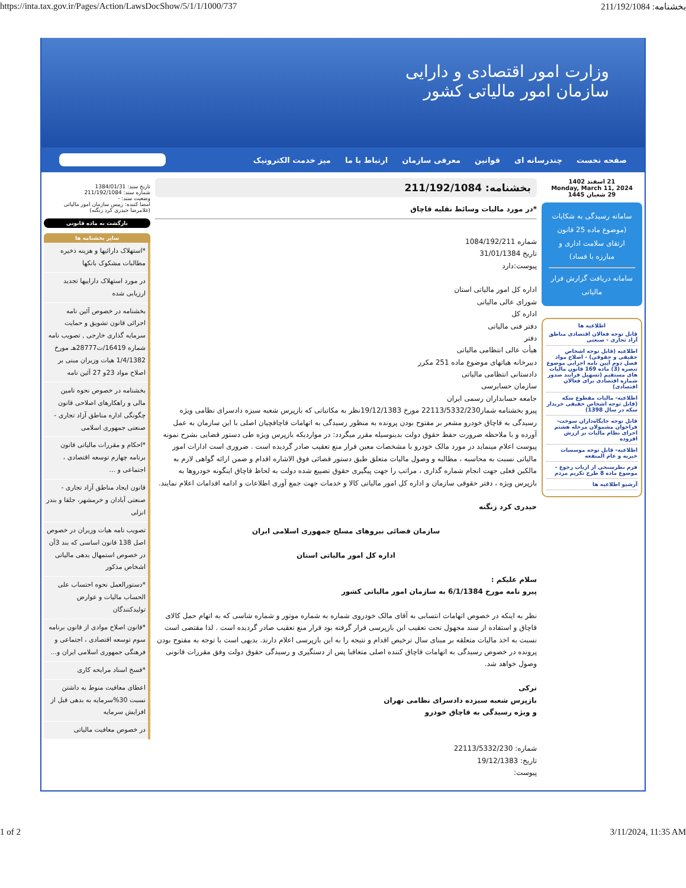https://inta.tax.gov.ir/Pages/Action/LawsDocShow/5/1/1/1000/737 بخشنامه: 211/192/1084
وزارت امور اقتصادی و دارایی
سازمان امور مالیاتی کشور
صفحه نخست چندرسانه ای قوانین معرفی سازمان ارتباط با ما میز خدمت الکترونیک
21 اسفند 1402
Monday, March 11, 2024
29 شعبان 1445
سامانه رسیدگی به شکایات (موضوع ماده 25 قانون ارتقای سلامت اداری و مبارزه با فساد)
سامانه دریافت گزارش فرار مالیاتی
اطلاعیه ها
قابل توجه فعالان اقتصادی مناطق آزاد تجاری - صنعتی
اطلاعیه (قابل توجه اشخاص حقیقی و حقوقی) - اصلاح مواد فصل دوم آیین نامه اجرایی موضوع تبصره (3) ماده 169 قانون مالیات های مستقیم (تسهیل فرایند صدور شماره اقتصادی برای فعالان اقتصادی)
اطلاعیه- مالیات مقطوع سکه (قابل توجه اشخاص حقیقی خریدار سکه در سال 1398)
قابل توجه جایگاه‌داران سوخت- فراخوان مشمولان مرحله هشتم اجرای نظام مالیات بر ارزش افزوده
اطلاعیه- قابل توجه موسسات خیریه و عام المنفعه
فرم نظرسنجی از ارباب رجوع - موضوع ماده 8 طرح تکریم مردم
آرشیو اطلاعیه ها
بخشنامه: 211/192/1084
*در مورد مالیات وسائط نقلیه قاچاق
شماره 1084/192/211
تاریخ 31/01/1384
پیوست:دارد
اداره کل امور مالیاتی استان
شورای عالی مالیاتی
اداره کل
دفتر فنی مالیاتی
دفتر
هیأت عالی انتظامی مالیاتی
دبیرخانه هیاتهای موضوع ماده 251 مکرر
دادستانی انتظامی مالیاتی
سازمان حسابرسی
جامعه حسابداران رسمی ایران
پیرو بخشنامه شمار22113/5332/230 مورخ 19/12/1383نظر به مکاتباتی که بازپرس شعبه سیزه دادسرای نظامی ویژه رسیدگی به قاچاق خودرو مشعر بر مفتوح بودن پرونده به منظور رسیدگی به اتهامات قاچاقچیان اصلی با این سازمان به عمل آورده و با ملاحظه ضرورت حفظ حقوق دولت بدینوسیله مقرر میگردد: در مواردیکه بازپرس ویژه طی دستور قضایی بشرح نمونه پیوست اعلام مینماید در مورد مالک خودرو با مشخصات معین قرار منع تعقیب صادر گردیده است . ضروری است ادارات امور مالیاتی نسبت به محاسبه ، مطالبه و وصول مالیات متعلق طبق دستور قضائی فوق الاشاره اقدام و ضمن ارائه گواهی لازم به مالکین فعلی جهت انجام شماره گذاری ، مراتب را جهت پیگیری حقوق تضییع شده دولت به لحاظ قاچاق اینگونه خودروها به بازپرس ویژه ، دفتر حقوقی سازمان و اداره کل امور مالیاتی کالا و خدمات جهت جمع آوری اطلاعات و ادامه اقدامات اعلام نمایند.
حیدری کرد زنگنه
سازمان قضائی نیروهای مسلح جمهوری اسلامی ایران
اداره کل امور مالیاتی استان
سلام علیکم :
پیرو نامه مورخ 6/1/1384 به سازمان امور مالیاتی کشور
نظر به اینکه در خصوص اتهامات انتسابی به آقای مالک خودروی شماره به شماره موتور و شماره شاسی که به اتهام حمل کالای قاچاق و استفاده از سند مجهول تحت تعقیب این بازپرسی قرار گرفته بود قرار منع تعقیب صادر گردیده است . لذا مقتضی است نسبت به اخذ مالیات متعلقه بر مبنای سال ترخیص اقدام و نتیجه را به این بازپرسی اعلام دارند. بدیهی است با توجه به مفتوح بودن پرونده در خصوص رسیدگی به اتهامات قاچاق کننده اصلی متعاقبا پس از دستگیری و رسیدگی حقوق دولت وفق مقررات قانونی وصول خواهد شد.
ترکی
بازپرس شعبه سیزده دادسرای نظامی تهران
و ویژه رسیدگی به قاچاق خودرو
شماره: 22113/5332/230
تاریخ: 19/12/1383
پیوست:
تاریخ سند: 1384/01/31
شماره سند: 211/192/1084
وضعیت سند: -
امضا کننده: رییس سازمان امور مالیاتی (غلامرضا حیدری کرد زنگنه)
بازگشت به ماده قانونی
سایر بخشنامه ها
*استهلاک دارائیها و هزینه ذخیره مطالبات مشکوک بانکها
در مورد استهلاک داراییها تجدید ارزیابی شده
بخشنامه در خصوص آئین نامه اجرائی قانون تشویق و حمایت سرمایه گذاری خارجی , تصویب نامه شماره 16419/ت28777هـ مورخ 1/4/1382 هیات وزیران مبنی بر اصلاح مواد 23و 27 آئین نامه
بخشنامه در خصوص نحوه تامین مالی و راهکارهای اصلاحی قانون چگونگی اداره مناطق آزاد تجاری - صنعتی جمهوری اسلامی
*احکام و مقررات مالیاتی قانون برنامه چهارم توسعه اقتصادی ، اجتماعی و ...
قانون ایجاد مناطق آزاد تجاری - صنعتی آبادان و خرمشهر، جلفا و بندر انزلی
تصویب نامه هیات وزیران در خصوص اصل 138 قانون اساسی که بند 3آن در خصوص استمهال بدهی مالیاتی اشخاص مذکور
*دستورالعمل نحوه احتساب علی الحساب مالیات و عوارض تولیدکنندگان
*قانون اصلاح موادی از قانون برنامه سوم توسعه اقتصادی ، اجتماعی و فرهنگی جمهوری اسلامی ایران و...
*فسخ اسناد مرابحه کاری
اعطای معافیت منوط به داشتن نسبت 30%سرمایه به بدهی قبل از افزایش سرمایه
در خصوص معافیت مالیاتی
1 of 2 3/11/2024, 11:35 AM